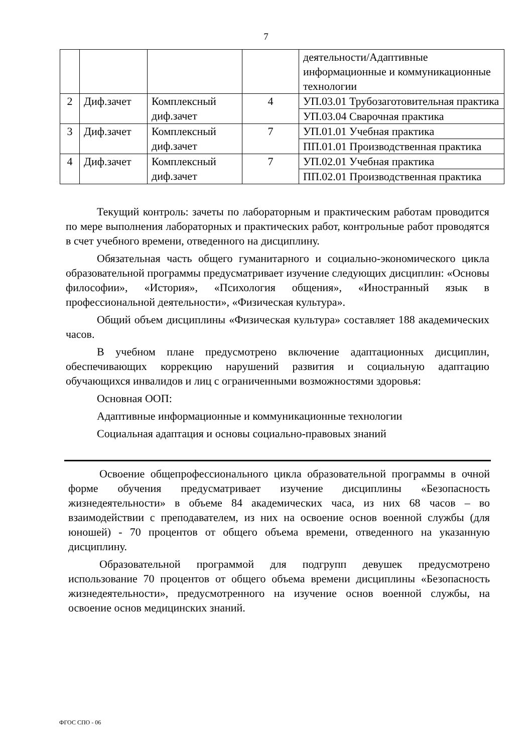7
| | | | | деятельности/Адаптивные информационные и коммуникационные технологии |
| 2 | Диф.зачет | Комплексный диф.зачет | 4 | УП.03.01 Трубозаготовительная практика |
| | | | | УП.03.04 Сварочная практика |
| 3 | Диф.зачет | Комплексный диф.зачет | 7 | УП.01.01 Учебная практика |
| | | | | ПП.01.01 Производственная практика |
| 4 | Диф.зачет | Комплексный диф.зачет | 7 | УП.02.01 Учебная практика |
| | | | | ПП.02.01 Производственная практика |
Текущий контроль: зачеты по лабораторным и практическим работам проводится по мере выполнения лабораторных и практических работ, контрольные работ проводятся в счет учебного времени, отведенного на дисциплину.
Обязательная часть общего гуманитарного и социально-экономического цикла образовательной программы предусматривает изучение следующих дисциплин: «Основы философии», «История», «Психология общения», «Иностранный язык в профессиональной деятельности», «Физическая культура».
Общий объем дисциплины «Физическая культура» составляет 188 академических часов.
В учебном плане предусмотрено включение адаптационных дисциплин, обеспечивающих коррекцию нарушений развития и социальную адаптацию обучающихся инвалидов и лиц с ограниченными возможностями здоровья:
Основная ООП:
Адаптивные информационные и коммуникационные технологии
Социальная адаптация и основы социально-правовых знаний
Освоение общепрофессионального цикла образовательной программы в очной форме обучения предусматривает изучение дисциплины «Безопасность жизнедеятельности» в объеме 84 академических часа, из них 68 часов – во взаимодействии с преподавателем, из них на освоение основ военной службы (для юношей) - 70 процентов от общего объема времени, отведенного на указанную дисциплину.
Образовательной программой для подгрупп девушек предусмотрено использование 70 процентов от общего объема времени дисциплины «Безопасность жизнедеятельности», предусмотренного на изучение основ военной службы, на освоение основ медицинских знаний.
ФГОС СПО - 06